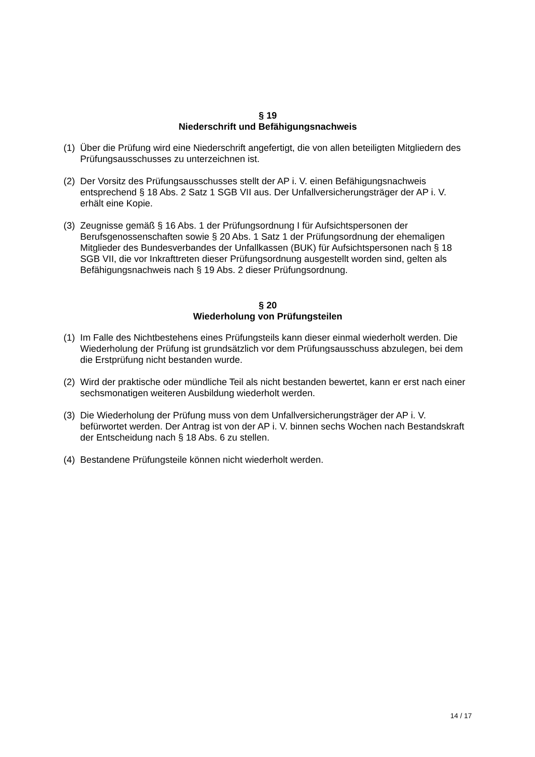§ 19
Niederschrift und Befähigungsnachweis
(1) Über die Prüfung wird eine Niederschrift angefertigt, die von allen beteiligten Mitgliedern des Prüfungsausschusses zu unterzeichnen ist.
(2) Der Vorsitz des Prüfungsausschusses stellt der AP i. V. einen Befähigungsnachweis entsprechend § 18 Abs. 2 Satz 1 SGB VII aus. Der Unfallversicherungsträger der AP i. V. erhält eine Kopie.
(3) Zeugnisse gemäß § 16 Abs. 1 der Prüfungsordnung I für Aufsichtspersonen der Berufsgenossenschaften sowie § 20 Abs. 1 Satz 1 der Prüfungsordnung der ehemaligen Mitglieder des Bundesverbandes der Unfallkassen (BUK) für Aufsichtspersonen nach § 18 SGB VII, die vor Inkrafttreten dieser Prüfungsordnung ausgestellt worden sind, gelten als Befähigungsnachweis nach § 19 Abs. 2 dieser Prüfungsordnung.
§ 20
Wiederholung von Prüfungsteilen
(1) Im Falle des Nichtbestehens eines Prüfungsteils kann dieser einmal wiederholt werden. Die Wiederholung der Prüfung ist grundsätzlich vor dem Prüfungsausschuss abzulegen, bei dem die Erstprüfung nicht bestanden wurde.
(2) Wird der praktische oder mündliche Teil als nicht bestanden bewertet, kann er erst nach einer sechsmonatigen weiteren Ausbildung wiederholt werden.
(3) Die Wiederholung der Prüfung muss von dem Unfallversicherungsträger der AP i. V. befürwortet werden. Der Antrag ist von der AP i. V. binnen sechs Wochen nach Bestandskraft der Entscheidung nach § 18 Abs. 6 zu stellen.
(4) Bestandene Prüfungsteile können nicht wiederholt werden.
14 / 17